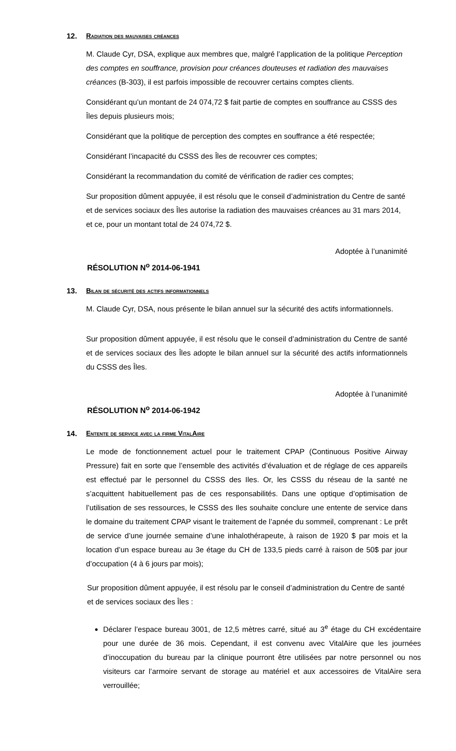12. Radiation des mauvaises créances
M. Claude Cyr, DSA, explique aux membres que, malgré l’application de la politique Perception des comptes en souffrance, provision pour créances douteuses et radiation des mauvaises créances (B-303), il est parfois impossible de recouvrer certains comptes clients.
Considérant qu’un montant de 24 074,72 $ fait partie de comptes en souffrance au CSSS des Îles depuis plusieurs mois;
Considérant que la politique de perception des comptes en souffrance a été respectée;
Considérant l’incapacité du CSSS des Îles de recouvrer ces comptes;
Considérant la recommandation du comité de vérification de radier ces comptes;
Sur proposition dûment appuyée, il est résolu que le conseil d’administration du Centre de santé et de services sociaux des Îles autorise la radiation des mauvaises créances au 31 mars 2014, et ce, pour un montant total de 24 074,72 $.
Adoptée à l’unanimité
RÉSOLUTION N<sup>o</sup> 2014-06-1941
13. Bilan de sécurité des actifs informationnels
M. Claude Cyr, DSA, nous présente le bilan annuel sur la sécurité des actifs informationnels.
Sur proposition dûment appuyée, il est résolu que le conseil d’administration du Centre de santé et de services sociaux des Îles adopte le bilan annuel sur la sécurité des actifs informationnels du CSSS des Îles.
Adoptée à l’unanimité
RÉSOLUTION N<sup>o</sup> 2014-06-1942
14. Entente de service avec la firme VitalAire
Le mode de fonctionnement actuel pour le traitement CPAP (Continuous Positive Airway Pressure) fait en sorte que l’ensemble des activités d’évaluation et de réglage de ces appareils est effectué par le personnel du CSSS des Iles. Or, les CSSS du réseau de la santé ne s’acquittent habituellement pas de ces responsabilités. Dans une optique d’optimisation de l’utilisation de ses ressources, le CSSS des Iles souhaite conclure une entente de service dans le domaine du traitement CPAP visant le traitement de l’apnée du sommeil, comprenant : Le prêt de service d’une journée semaine d’une inhalothérapeute, à raison de 1920 $ par mois et la location d’un espace bureau au 3e étage du CH de 133,5 pieds carré à raison de 50$ par jour d’occupation (4 à 6 jours par mois);
Sur proposition dûment appuyée, il est résolu par le conseil d’administration du Centre de santé et de services sociaux des Îles :
Déclarer l’espace bureau 3001, de 12,5 mètres carré, situé au 3<sup>e</sup> étage du CH excédentaire pour une durée de 36 mois. Cependant, il est convenu avec VitalAire que les journées d’inoccupation du bureau par la clinique pourront être utilisées par notre personnel ou nos visiteurs car l’armoire servant de storage au matériel et aux accessoires de VitalAire sera verrouillée;